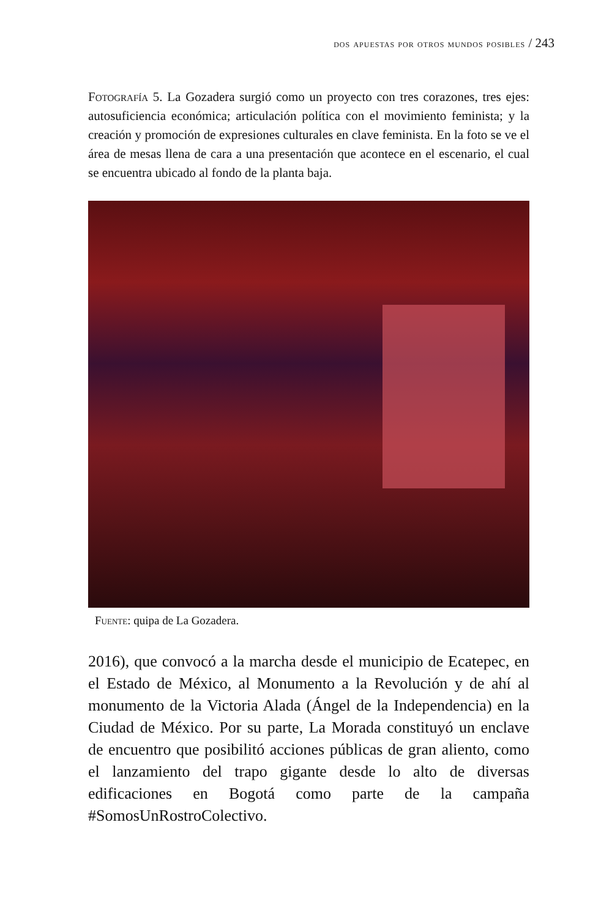dos apuestas por otros mundos posibles / 243
Fotografía 5. La Gozadera surgió como un proyecto con tres corazones, tres ejes: autosuficiencia económica; articulación política con el movimiento feminista; y la creación y promoción de expresiones culturales en clave feminista. En la foto se ve el área de mesas llena de cara a una presentación que acontece en el escenario, el cual se encuentra ubicado al fondo de la planta baja.
Fuente: quipa de La Gozadera.
2016), que convocó a la marcha desde el municipio de Ecatepec, en el Estado de México, al Monumento a la Revolución y de ahí al monumento de la Victoria Alada (Ángel de la Independencia) en la Ciudad de México. Por su parte, La Morada constituyó un enclave de encuentro que posibilitó acciones públicas de gran aliento, como el lanzamiento del trapo gigante desde lo alto de diversas edificaciones en Bogotá como parte de la campaña #SomosUnRostroColectivo.